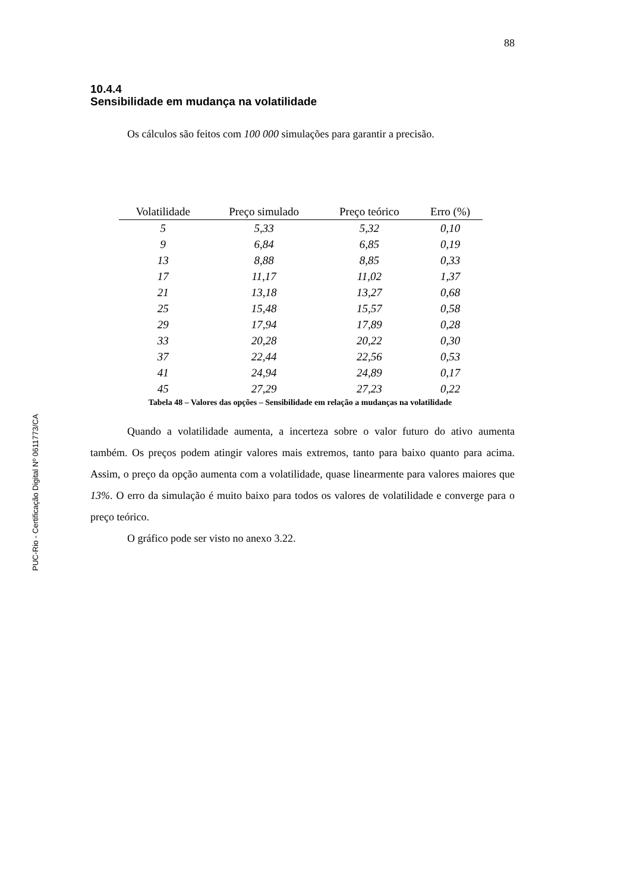88
10.4.4
Sensibilidade em mudança na volatilidade
Os cálculos são feitos com 100 000 simulações para garantir a precisão.
| Volatilidade | Preço simulado | Preço teórico | Erro (%) |
| --- | --- | --- | --- |
| 5 | 5,33 | 5,32 | 0,10 |
| 9 | 6,84 | 6,85 | 0,19 |
| 13 | 8,88 | 8,85 | 0,33 |
| 17 | 11,17 | 11,02 | 1,37 |
| 21 | 13,18 | 13,27 | 0,68 |
| 25 | 15,48 | 15,57 | 0,58 |
| 29 | 17,94 | 17,89 | 0,28 |
| 33 | 20,28 | 20,22 | 0,30 |
| 37 | 22,44 | 22,56 | 0,53 |
| 41 | 24,94 | 24,89 | 0,17 |
| 45 | 27,29 | 27,23 | 0,22 |
Tabela 48 – Valores das opções – Sensibilidade em relação a mudanças na volatilidade
Quando a volatilidade aumenta, a incerteza sobre o valor futuro do ativo aumenta também. Os preços podem atingir valores mais extremos, tanto para baixo quanto para acima. Assim, o preço da opção aumenta com a volatilidade, quase linearmente para valores maiores que 13%. O erro da simulação é muito baixo para todos os valores de volatilidade e converge para o preço teórico.
O gráfico pode ser visto no anexo 3.22.
PUC-Rio - Certificação Digital Nº 0611773/CA